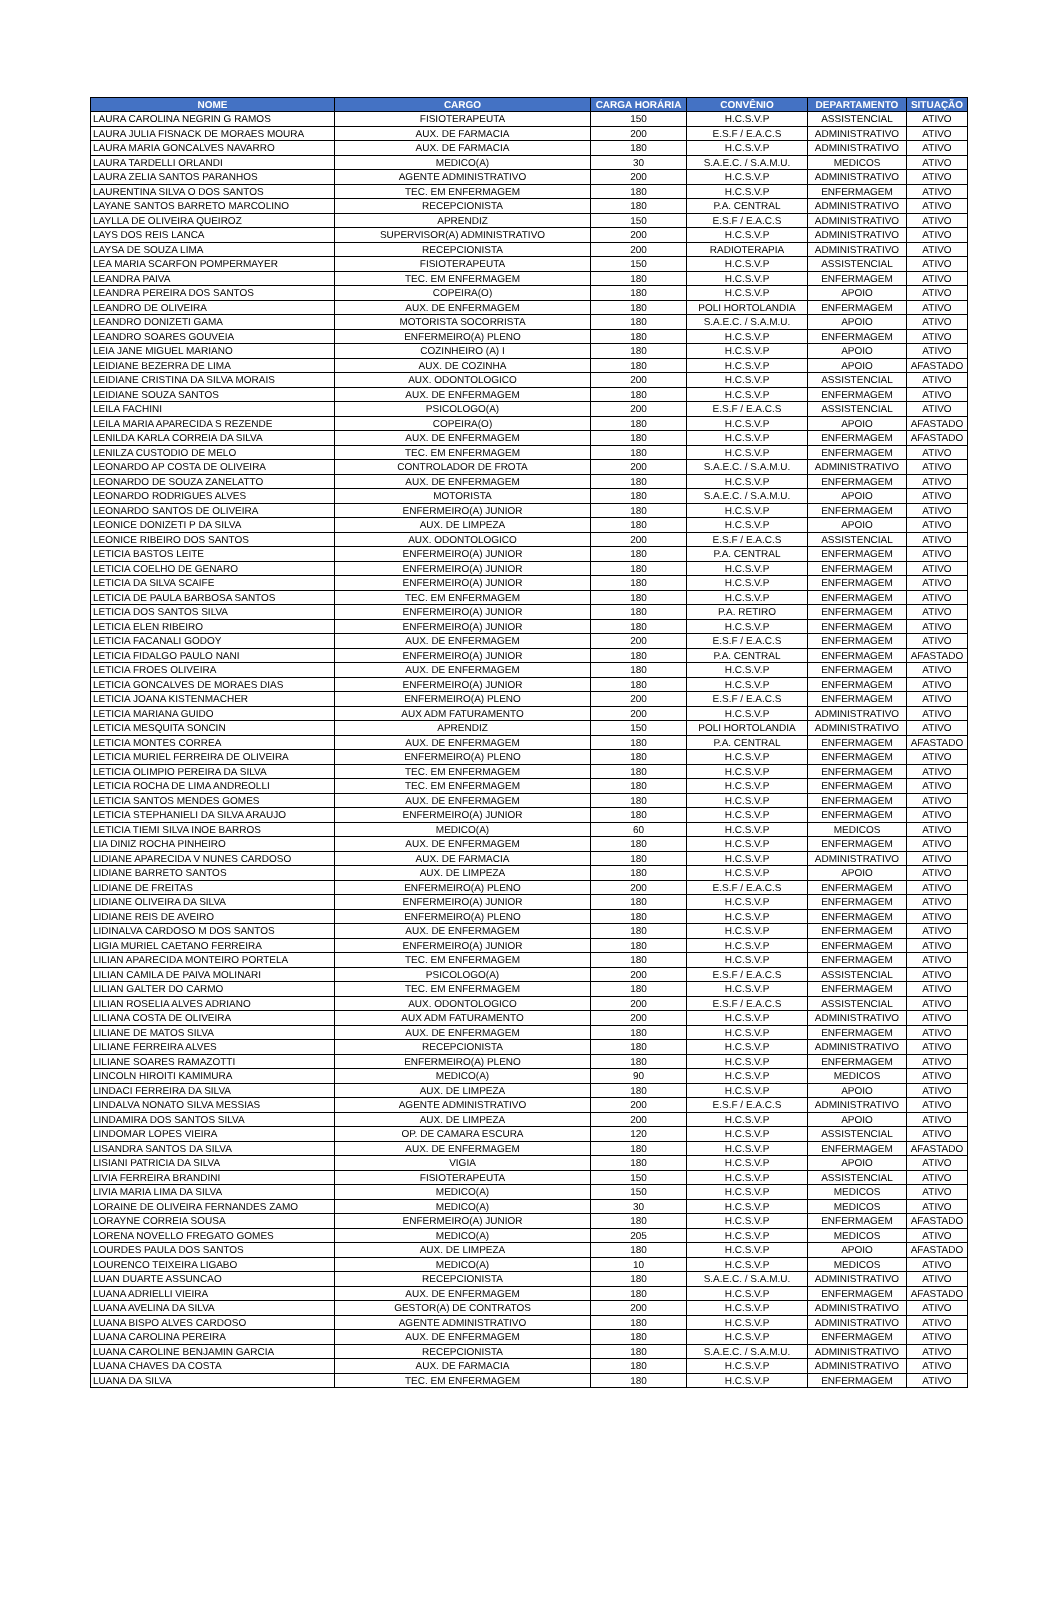| NOME | CARGO | CARGA HORÁRIA | CONVÊNIO | DEPARTAMENTO | SITUAÇÃO |
| --- | --- | --- | --- | --- | --- |
| LAURA CAROLINA NEGRIN G RAMOS | FISIOTERAPEUTA | 150 | H.C.S.V.P | ASSISTENCIAL | ATIVO |
| LAURA JULIA FISNACK DE MORAES MOURA | AUX. DE FARMACIA | 200 | E.S.F / E.A.C.S | ADMINISTRATIVO | ATIVO |
| LAURA MARIA GONCALVES NAVARRO | AUX. DE FARMACIA | 180 | H.C.S.V.P | ADMINISTRATIVO | ATIVO |
| LAURA TARDELLI ORLANDI | MEDICO(A) | 30 | S.A.E.C. / S.A.M.U. | MEDICOS | ATIVO |
| LAURA ZELIA SANTOS PARANHOS | AGENTE ADMINISTRATIVO | 200 | H.C.S.V.P | ADMINISTRATIVO | ATIVO |
| LAURENTINA SILVA O DOS SANTOS | TEC. EM ENFERMAGEM | 180 | H.C.S.V.P | ENFERMAGEM | ATIVO |
| LAYANE SANTOS BARRETO MARCOLINO | RECEPCIONISTA | 180 | P.A. CENTRAL | ADMINISTRATIVO | ATIVO |
| LAYLLA DE OLIVEIRA QUEIROZ | APRENDIZ | 150 | E.S.F / E.A.C.S | ADMINISTRATIVO | ATIVO |
| LAYS DOS REIS LANCA | SUPERVISOR(A) ADMINISTRATIVO | 200 | H.C.S.V.P | ADMINISTRATIVO | ATIVO |
| LAYSA DE SOUZA LIMA | RECEPCIONISTA | 200 | RADIOTERAPIA | ADMINISTRATIVO | ATIVO |
| LEA MARIA SCARFON POMPERMAYER | FISIOTERAPEUTA | 150 | H.C.S.V.P | ASSISTENCIAL | ATIVO |
| LEANDRA PAIVA | TEC. EM ENFERMAGEM | 180 | H.C.S.V.P | ENFERMAGEM | ATIVO |
| LEANDRA PEREIRA DOS SANTOS | COPEIRA(O) | 180 | H.C.S.V.P | APOIO | ATIVO |
| LEANDRO DE OLIVEIRA | AUX. DE ENFERMAGEM | 180 | POLI HORTOLANDIA | ENFERMAGEM | ATIVO |
| LEANDRO DONIZETI GAMA | MOTORISTA SOCORRISTA | 180 | S.A.E.C. / S.A.M.U. | APOIO | ATIVO |
| LEANDRO SOARES GOUVEIA | ENFERMEIRO(A) PLENO | 180 | H.C.S.V.P | ENFERMAGEM | ATIVO |
| LEIA JANE MIGUEL MARIANO | COZINHEIRO (A) I | 180 | H.C.S.V.P | APOIO | ATIVO |
| LEIDIANE BEZERRA DE LIMA | AUX. DE COZINHA | 180 | H.C.S.V.P | APOIO | AFASTADO |
| LEIDIANE CRISTINA DA SILVA MORAIS | AUX. ODONTOLOGICO | 200 | H.C.S.V.P | ASSISTENCIAL | ATIVO |
| LEIDIANE SOUZA SANTOS | AUX. DE ENFERMAGEM | 180 | H.C.S.V.P | ENFERMAGEM | ATIVO |
| LEILA FACHINI | PSICOLOGO(A) | 200 | E.S.F / E.A.C.S | ASSISTENCIAL | ATIVO |
| LEILA MARIA APARECIDA S REZENDE | COPEIRA(O) | 180 | H.C.S.V.P | APOIO | AFASTADO |
| LENILDA KARLA CORREIA DA SILVA | AUX. DE ENFERMAGEM | 180 | H.C.S.V.P | ENFERMAGEM | AFASTADO |
| LENILZA CUSTODIO DE MELO | TEC. EM ENFERMAGEM | 180 | H.C.S.V.P | ENFERMAGEM | ATIVO |
| LEONARDO AP COSTA DE OLIVEIRA | CONTROLADOR DE FROTA | 200 | S.A.E.C. / S.A.M.U. | ADMINISTRATIVO | ATIVO |
| LEONARDO DE SOUZA ZANELATTO | AUX. DE ENFERMAGEM | 180 | H.C.S.V.P | ENFERMAGEM | ATIVO |
| LEONARDO RODRIGUES ALVES | MOTORISTA | 180 | S.A.E.C. / S.A.M.U. | APOIO | ATIVO |
| LEONARDO SANTOS DE OLIVEIRA | ENFERMEIRO(A) JUNIOR | 180 | H.C.S.V.P | ENFERMAGEM | ATIVO |
| LEONICE DONIZETI P DA SILVA | AUX. DE LIMPEZA | 180 | H.C.S.V.P | APOIO | ATIVO |
| LEONICE RIBEIRO DOS SANTOS | AUX. ODONTOLOGICO | 200 | E.S.F / E.A.C.S | ASSISTENCIAL | ATIVO |
| LETICIA BASTOS LEITE | ENFERMEIRO(A) JUNIOR | 180 | P.A. CENTRAL | ENFERMAGEM | ATIVO |
| LETICIA COELHO DE GENARO | ENFERMEIRO(A) JUNIOR | 180 | H.C.S.V.P | ENFERMAGEM | ATIVO |
| LETICIA DA SILVA SCAIFE | ENFERMEIRO(A) JUNIOR | 180 | H.C.S.V.P | ENFERMAGEM | ATIVO |
| LETICIA DE PAULA BARBOSA SANTOS | TEC. EM ENFERMAGEM | 180 | H.C.S.V.P | ENFERMAGEM | ATIVO |
| LETICIA DOS SANTOS SILVA | ENFERMEIRO(A) JUNIOR | 180 | P.A. RETIRO | ENFERMAGEM | ATIVO |
| LETICIA ELEN RIBEIRO | ENFERMEIRO(A) JUNIOR | 180 | H.C.S.V.P | ENFERMAGEM | ATIVO |
| LETICIA FACANALI GODOY | AUX. DE ENFERMAGEM | 200 | E.S.F / E.A.C.S | ENFERMAGEM | ATIVO |
| LETICIA FIDALGO PAULO NANI | ENFERMEIRO(A) JUNIOR | 180 | P.A. CENTRAL | ENFERMAGEM | AFASTADO |
| LETICIA FROES OLIVEIRA | AUX. DE ENFERMAGEM | 180 | H.C.S.V.P | ENFERMAGEM | ATIVO |
| LETICIA GONCALVES DE MORAES DIAS | ENFERMEIRO(A) JUNIOR | 180 | H.C.S.V.P | ENFERMAGEM | ATIVO |
| LETICIA JOANA KISTENMACHER | ENFERMEIRO(A) PLENO | 200 | E.S.F / E.A.C.S | ENFERMAGEM | ATIVO |
| LETICIA MARIANA GUIDO | AUX ADM FATURAMENTO | 200 | H.C.S.V.P | ADMINISTRATIVO | ATIVO |
| LETICIA MESQUITA SONCIN | APRENDIZ | 150 | POLI HORTOLANDIA | ADMINISTRATIVO | ATIVO |
| LETICIA MONTES CORREA | AUX. DE ENFERMAGEM | 180 | P.A. CENTRAL | ENFERMAGEM | AFASTADO |
| LETICIA MURIEL FERREIRA DE OLIVEIRA | ENFERMEIRO(A) PLENO | 180 | H.C.S.V.P | ENFERMAGEM | ATIVO |
| LETICIA OLIMPIO PEREIRA DA SILVA | TEC. EM ENFERMAGEM | 180 | H.C.S.V.P | ENFERMAGEM | ATIVO |
| LETICIA ROCHA DE LIMA ANDREOLLI | TEC. EM ENFERMAGEM | 180 | H.C.S.V.P | ENFERMAGEM | ATIVO |
| LETICIA SANTOS MENDES GOMES | AUX. DE ENFERMAGEM | 180 | H.C.S.V.P | ENFERMAGEM | ATIVO |
| LETICIA STEPHANIELI DA SILVA ARAUJO | ENFERMEIRO(A) JUNIOR | 180 | H.C.S.V.P | ENFERMAGEM | ATIVO |
| LETICIA TIEMI SILVA INOE BARROS | MEDICO(A) | 60 | H.C.S.V.P | MEDICOS | ATIVO |
| LIA DINIZ ROCHA PINHEIRO | AUX. DE ENFERMAGEM | 180 | H.C.S.V.P | ENFERMAGEM | ATIVO |
| LIDIANE APARECIDA V NUNES CARDOSO | AUX. DE FARMACIA | 180 | H.C.S.V.P | ADMINISTRATIVO | ATIVO |
| LIDIANE BARRETO SANTOS | AUX. DE LIMPEZA | 180 | H.C.S.V.P | APOIO | ATIVO |
| LIDIANE DE FREITAS | ENFERMEIRO(A) PLENO | 200 | E.S.F / E.A.C.S | ENFERMAGEM | ATIVO |
| LIDIANE OLIVEIRA DA SILVA | ENFERMEIRO(A) JUNIOR | 180 | H.C.S.V.P | ENFERMAGEM | ATIVO |
| LIDIANE REIS DE AVEIRO | ENFERMEIRO(A) PLENO | 180 | H.C.S.V.P | ENFERMAGEM | ATIVO |
| LIDINALVA CARDOSO M DOS SANTOS | AUX. DE ENFERMAGEM | 180 | H.C.S.V.P | ENFERMAGEM | ATIVO |
| LIGIA MURIEL CAETANO FERREIRA | ENFERMEIRO(A) JUNIOR | 180 | H.C.S.V.P | ENFERMAGEM | ATIVO |
| LILIAN APARECIDA MONTEIRO PORTELA | TEC. EM ENFERMAGEM | 180 | H.C.S.V.P | ENFERMAGEM | ATIVO |
| LILIAN CAMILA DE PAIVA MOLINARI | PSICOLOGO(A) | 200 | E.S.F / E.A.C.S | ASSISTENCIAL | ATIVO |
| LILIAN GALTER DO CARMO | TEC. EM ENFERMAGEM | 180 | H.C.S.V.P | ENFERMAGEM | ATIVO |
| LILIAN ROSELIA ALVES ADRIANO | AUX. ODONTOLOGICO | 200 | E.S.F / E.A.C.S | ASSISTENCIAL | ATIVO |
| LILIANA COSTA DE OLIVEIRA | AUX ADM FATURAMENTO | 200 | H.C.S.V.P | ADMINISTRATIVO | ATIVO |
| LILIANE DE MATOS SILVA | AUX. DE ENFERMAGEM | 180 | H.C.S.V.P | ENFERMAGEM | ATIVO |
| LILIANE FERREIRA ALVES | RECEPCIONISTA | 180 | H.C.S.V.P | ADMINISTRATIVO | ATIVO |
| LILIANE SOARES RAMAZOTTI | ENFERMEIRO(A) PLENO | 180 | H.C.S.V.P | ENFERMAGEM | ATIVO |
| LINCOLN HIROITI KAMIMURA | MEDICO(A) | 90 | H.C.S.V.P | MEDICOS | ATIVO |
| LINDACI FERREIRA DA SILVA | AUX. DE LIMPEZA | 180 | H.C.S.V.P | APOIO | ATIVO |
| LINDALVA NONATO SILVA MESSIAS | AGENTE ADMINISTRATIVO | 200 | E.S.F / E.A.C.S | ADMINISTRATIVO | ATIVO |
| LINDAMIRA DOS SANTOS SILVA | AUX. DE LIMPEZA | 200 | H.C.S.V.P | APOIO | ATIVO |
| LINDOMAR LOPES VIEIRA | OP. DE CAMARA ESCURA | 120 | H.C.S.V.P | ASSISTENCIAL | ATIVO |
| LISANDRA SANTOS DA SILVA | AUX. DE ENFERMAGEM | 180 | H.C.S.V.P | ENFERMAGEM | AFASTADO |
| LISIANI PATRICIA DA SILVA | VIGIA | 180 | H.C.S.V.P | APOIO | ATIVO |
| LIVIA FERREIRA BRANDINI | FISIOTERAPEUTA | 150 | H.C.S.V.P | ASSISTENCIAL | ATIVO |
| LIVIA MARIA LIMA DA SILVA | MEDICO(A) | 150 | H.C.S.V.P | MEDICOS | ATIVO |
| LORAINE DE OLIVEIRA FERNANDES ZAMO | MEDICO(A) | 30 | H.C.S.V.P | MEDICOS | ATIVO |
| LORAYNE CORREIA SOUSA | ENFERMEIRO(A) JUNIOR | 180 | H.C.S.V.P | ENFERMAGEM | AFASTADO |
| LORENA NOVELLO FREGATO GOMES | MEDICO(A) | 205 | H.C.S.V.P | MEDICOS | ATIVO |
| LOURDES PAULA DOS SANTOS | AUX. DE LIMPEZA | 180 | H.C.S.V.P | APOIO | AFASTADO |
| LOURENCO TEIXEIRA LIGABO | MEDICO(A) | 10 | H.C.S.V.P | MEDICOS | ATIVO |
| LUAN DUARTE ASSUNCAO | RECEPCIONISTA | 180 | S.A.E.C. / S.A.M.U. | ADMINISTRATIVO | ATIVO |
| LUANA ADRIELLI VIEIRA | AUX. DE ENFERMAGEM | 180 | H.C.S.V.P | ENFERMAGEM | AFASTADO |
| LUANA AVELINA DA SILVA | GESTOR(A) DE CONTRATOS | 200 | H.C.S.V.P | ADMINISTRATIVO | ATIVO |
| LUANA BISPO ALVES CARDOSO | AGENTE ADMINISTRATIVO | 180 | H.C.S.V.P | ADMINISTRATIVO | ATIVO |
| LUANA CAROLINA PEREIRA | AUX. DE ENFERMAGEM | 180 | H.C.S.V.P | ENFERMAGEM | ATIVO |
| LUANA CAROLINE BENJAMIN GARCIA | RECEPCIONISTA | 180 | S.A.E.C. / S.A.M.U. | ADMINISTRATIVO | ATIVO |
| LUANA CHAVES DA COSTA | AUX. DE FARMACIA | 180 | H.C.S.V.P | ADMINISTRATIVO | ATIVO |
| LUANA DA SILVA | TEC. EM ENFERMAGEM | 180 | H.C.S.V.P | ENFERMAGEM | ATIVO |